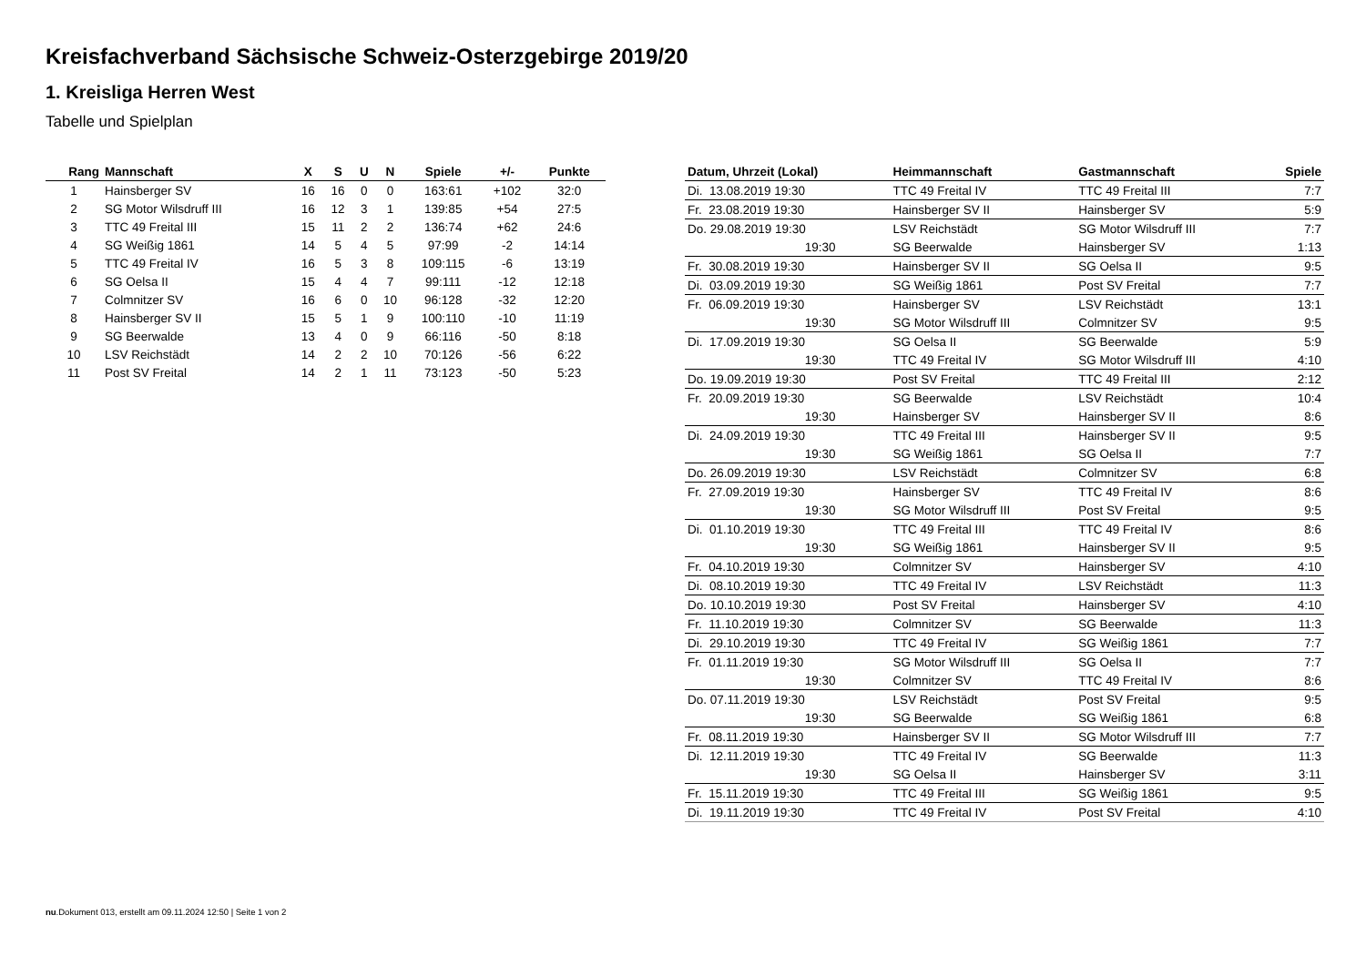Kreisfachverband Sächsische Schweiz-Osterzgebirge 2019/20
1. Kreisliga Herren West
Tabelle und Spielplan
| Rang | Mannschaft | X | S | U | N | Spiele | +/- | Punkte |
| --- | --- | --- | --- | --- | --- | --- | --- | --- |
| 1 | Hainsberger SV | 16 | 16 | 0 | 0 | 163:61 | +102 | 32:0 |
| 2 | SG Motor Wilsdruff III | 16 | 12 | 3 | 1 | 139:85 | +54 | 27:5 |
| 3 | TTC 49 Freital III | 15 | 11 | 2 | 2 | 136:74 | +62 | 24:6 |
| 4 | SG Weißig 1861 | 14 | 5 | 4 | 5 | 97:99 | -2 | 14:14 |
| 5 | TTC 49 Freital IV | 16 | 5 | 3 | 8 | 109:115 | -6 | 13:19 |
| 6 | SG Oelsa II | 15 | 4 | 4 | 7 | 99:111 | -12 | 12:18 |
| 7 | Colmnitzer SV | 16 | 6 | 0 | 10 | 96:128 | -32 | 12:20 |
| 8 | Hainsberger SV II | 15 | 5 | 1 | 9 | 100:110 | -10 | 11:19 |
| 9 | SG Beerwalde | 13 | 4 | 0 | 9 | 66:116 | -50 | 8:18 |
| 10 | LSV Reichstädt | 14 | 2 | 2 | 10 | 70:126 | -56 | 6:22 |
| 11 | Post SV Freital | 14 | 2 | 1 | 11 | 73:123 | -50 | 5:23 |
| Datum, Uhrzeit (Lokal) | Heimmannschaft | Gastmannschaft | Spiele |
| --- | --- | --- | --- |
| Di. 13.08.2019 19:30 | TTC 49 Freital IV | TTC 49 Freital III | 7:7 |
| Fr. 23.08.2019 19:30 | Hainsberger SV II | Hainsberger SV | 5:9 |
| Do. 29.08.2019 19:30 | LSV Reichstädt | SG Motor Wilsdruff III | 7:7 |
| 19:30 | SG Beerwalde | Hainsberger SV | 1:13 |
| Fr. 30.08.2019 19:30 | Hainsberger SV II | SG Oelsa II | 9:5 |
| Di. 03.09.2019 19:30 | SG Weißig 1861 | Post SV Freital | 7:7 |
| Fr. 06.09.2019 19:30 | Hainsberger SV | LSV Reichstädt | 13:1 |
| 19:30 | SG Motor Wilsdruff III | Colmnitzer SV | 9:5 |
| Di. 17.09.2019 19:30 | SG Oelsa II | SG Beerwalde | 5:9 |
| 19:30 | TTC 49 Freital IV | SG Motor Wilsdruff III | 4:10 |
| Do. 19.09.2019 19:30 | Post SV Freital | TTC 49 Freital III | 2:12 |
| Fr. 20.09.2019 19:30 | SG Beerwalde | LSV Reichstädt | 10:4 |
| 19:30 | Hainsberger SV | Hainsberger SV II | 8:6 |
| Di. 24.09.2019 19:30 | TTC 49 Freital III | Hainsberger SV II | 9:5 |
| 19:30 | SG Weißig 1861 | SG Oelsa II | 7:7 |
| Do. 26.09.2019 19:30 | LSV Reichstädt | Colmnitzer SV | 6:8 |
| Fr. 27.09.2019 19:30 | Hainsberger SV | TTC 49 Freital IV | 8:6 |
| 19:30 | SG Motor Wilsdruff III | Post SV Freital | 9:5 |
| Di. 01.10.2019 19:30 | TTC 49 Freital III | TTC 49 Freital IV | 8:6 |
| 19:30 | SG Weißig 1861 | Hainsberger SV II | 9:5 |
| Fr. 04.10.2019 19:30 | Colmnitzer SV | Hainsberger SV | 4:10 |
| Di. 08.10.2019 19:30 | TTC 49 Freital IV | LSV Reichstädt | 11:3 |
| Do. 10.10.2019 19:30 | Post SV Freital | Hainsberger SV | 4:10 |
| Fr. 11.10.2019 19:30 | Colmnitzer SV | SG Beerwalde | 11:3 |
| Di. 29.10.2019 19:30 | TTC 49 Freital IV | SG Weißig 1861 | 7:7 |
| Fr. 01.11.2019 19:30 | SG Motor Wilsdruff III | SG Oelsa II | 7:7 |
| 19:30 | Colmnitzer SV | TTC 49 Freital IV | 8:6 |
| Do. 07.11.2019 19:30 | LSV Reichstädt | Post SV Freital | 9:5 |
| 19:30 | SG Beerwalde | SG Weißig 1861 | 6:8 |
| Fr. 08.11.2019 19:30 | Hainsberger SV II | SG Motor Wilsdruff III | 7:7 |
| Di. 12.11.2019 19:30 | TTC 49 Freital IV | SG Beerwalde | 11:3 |
| 19:30 | SG Oelsa II | Hainsberger SV | 3:11 |
| Fr. 15.11.2019 19:30 | TTC 49 Freital III | SG Weißig 1861 | 9:5 |
| Di. 19.11.2019 19:30 | TTC 49 Freital IV | Post SV Freital | 4:10 |
nu.Dokument 013, erstellt am 09.11.2024 12:50 | Seite 1 von 2